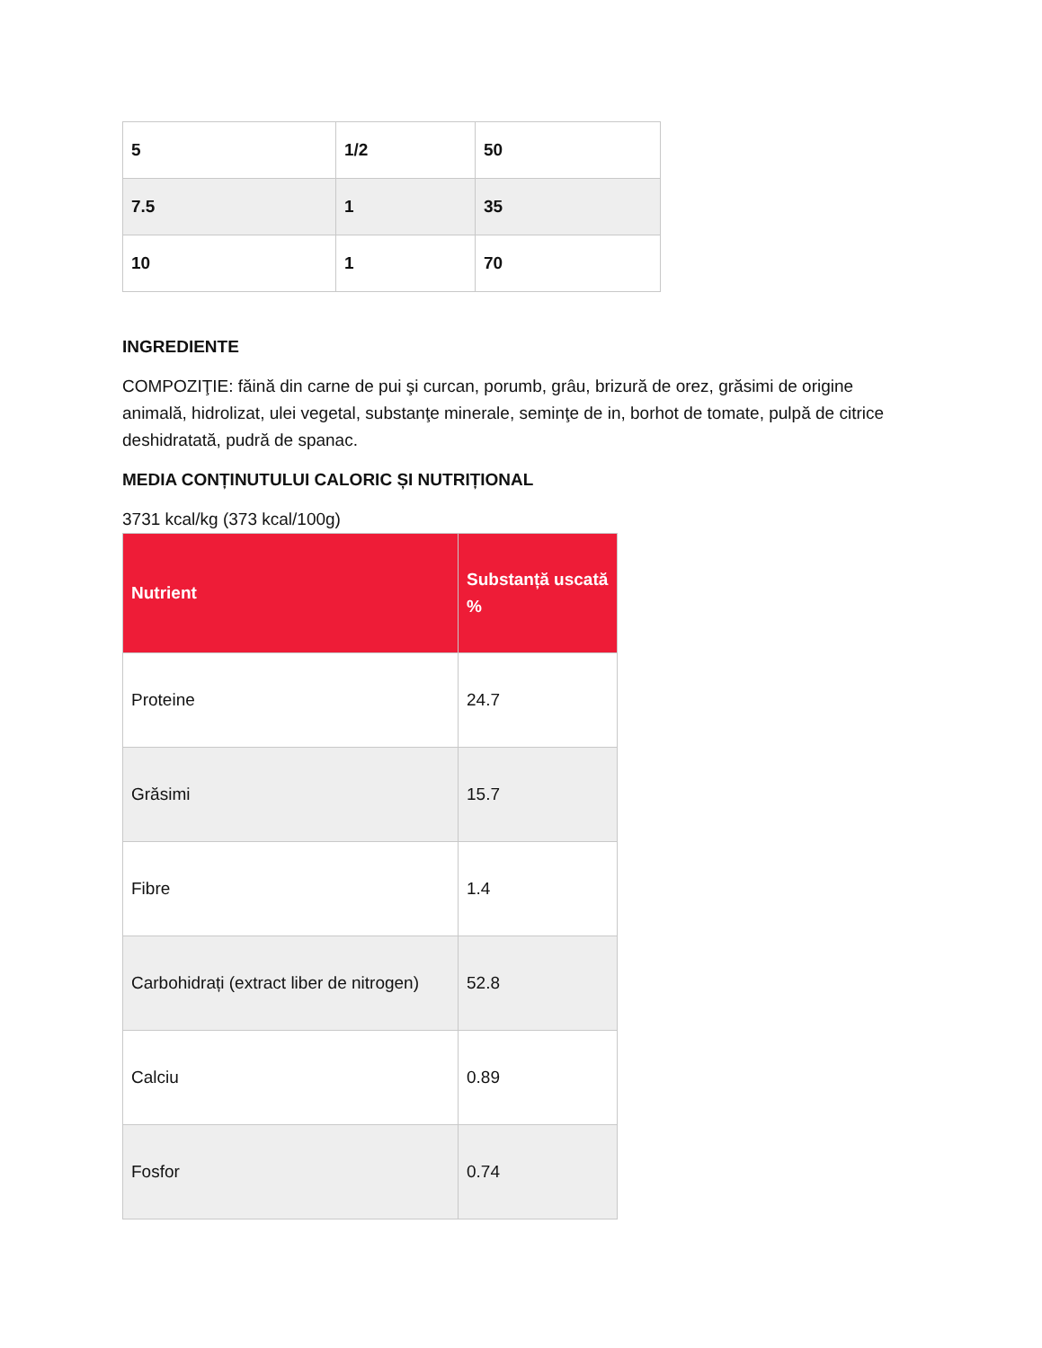| 5 | 1/2 | 50 |
| 7.5 | 1 | 35 |
| 10 | 1 | 70 |
INGREDIENTE
COMPOZIŢIE: făină din carne de pui şi curcan, porumb, grâu, brizură de orez, grăsimi de origine animală, hidrolizat, ulei vegetal, substanţe minerale, seminţe de in, borhot de tomate, pulpă de citrice deshidratată, pudră de spanac.
MEDIA CONȚINUTULUI CALORIC ȘI NUTRIȚIONAL
3731 kcal/kg (373 kcal/100g)
| Nutrient | Substanță uscată % |
| --- | --- |
| Proteine | 24.7 |
| Grăsimi | 15.7 |
| Fibre | 1.4 |
| Carbohidrați (extract liber de nitrogen) | 52.8 |
| Calciu | 0.89 |
| Fosfor | 0.74 |